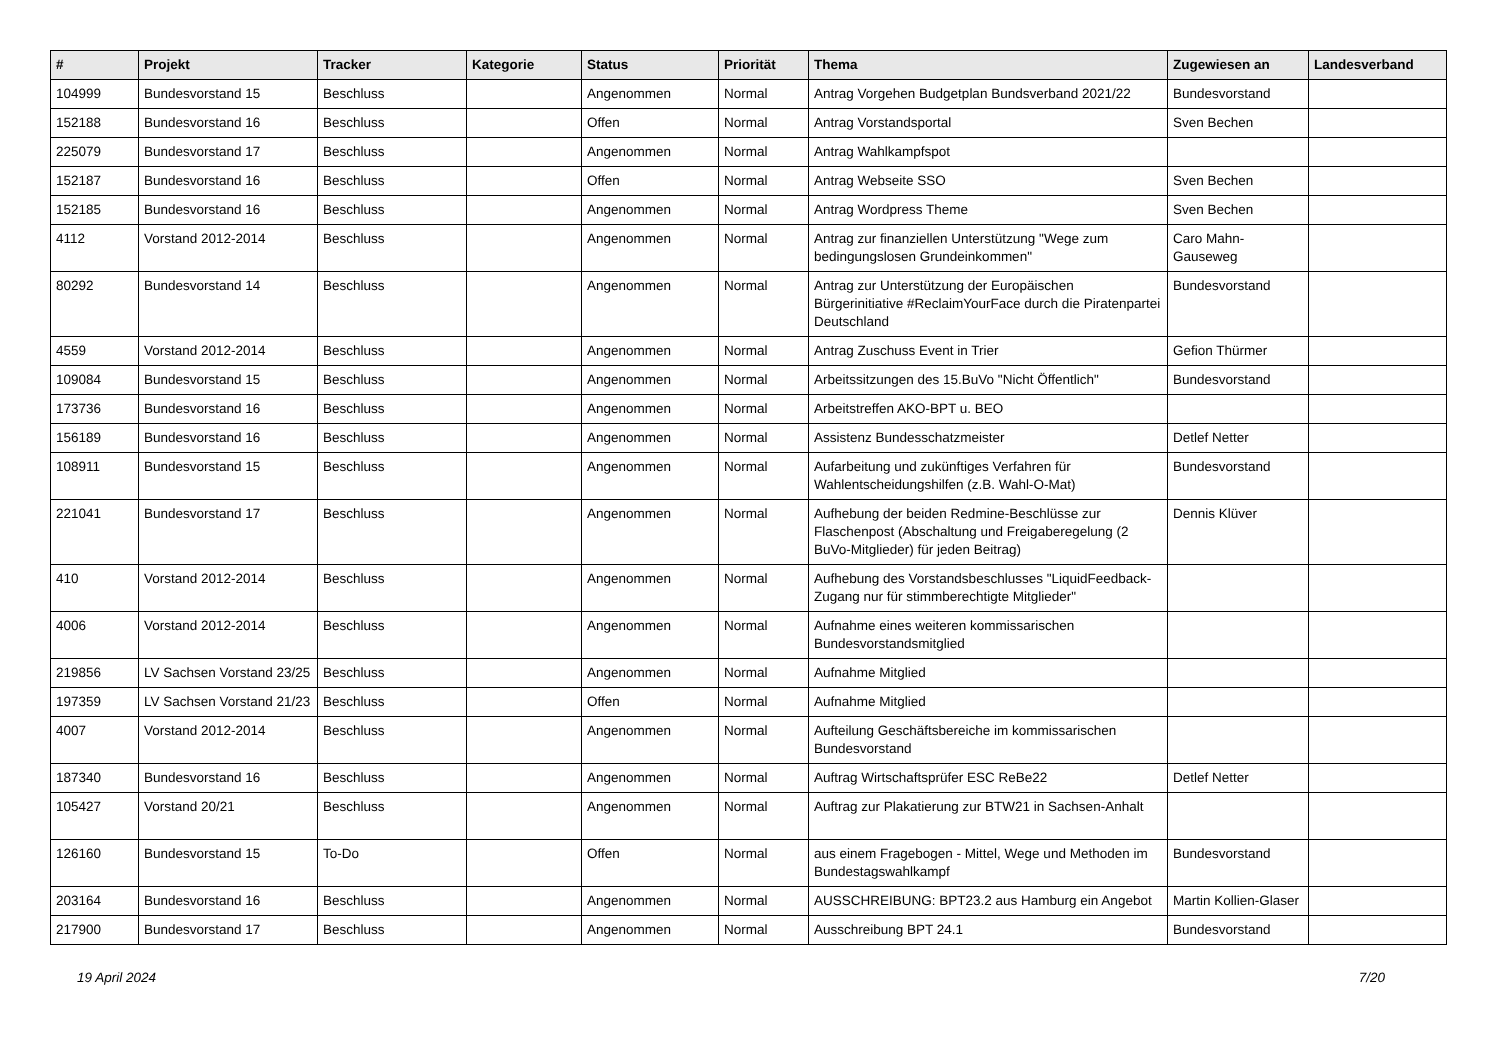| # | Projekt | Tracker | Kategorie | Status | Priorität | Thema | Zugewiesen an | Landesverband |
| --- | --- | --- | --- | --- | --- | --- | --- | --- |
| 104999 | Bundesvorstand 15 | Beschluss | | Angenommen | Normal | Antrag Vorgehen Budgetplan Bundsverband 2021/22 | Bundesvorstand | |
| 152188 | Bundesvorstand 16 | Beschluss | | Offen | Normal | Antrag Vorstandsportal | Sven Bechen | |
| 225079 | Bundesvorstand 17 | Beschluss | | Angenommen | Normal | Antrag Wahlkampfspot | | |
| 152187 | Bundesvorstand 16 | Beschluss | | Offen | Normal | Antrag Webseite SSO | Sven Bechen | |
| 152185 | Bundesvorstand 16 | Beschluss | | Angenommen | Normal | Antrag Wordpress Theme | Sven Bechen | |
| 4112 | Vorstand 2012-2014 | Beschluss | | Angenommen | Normal | Antrag zur finanziellen Unterstützung "Wege zum bedingungslosen Grundeinkommen" | Caro Mahn-Gauseweg | |
| 80292 | Bundesvorstand 14 | Beschluss | | Angenommen | Normal | Antrag zur Unterstützung der Europäischen Bürgerinitiative #ReclaimYourFace durch die Piratenpartei Deutschland | Bundesvorstand | |
| 4559 | Vorstand 2012-2014 | Beschluss | | Angenommen | Normal | Antrag Zuschuss Event in Trier | Gefion Thürmer | |
| 109084 | Bundesvorstand 15 | Beschluss | | Angenommen | Normal | Arbeitssitzungen des 15.BuVo "Nicht Öffentlich" | Bundesvorstand | |
| 173736 | Bundesvorstand 16 | Beschluss | | Angenommen | Normal | Arbeitstreffen AKO-BPT u. BEO | | |
| 156189 | Bundesvorstand 16 | Beschluss | | Angenommen | Normal | Assistenz Bundesschatzmeister | Detlef Netter | |
| 108911 | Bundesvorstand 15 | Beschluss | | Angenommen | Normal | Aufarbeitung und zukünftiges Verfahren für Wahlentscheidungshilfen (z.B. Wahl-O-Mat) | Bundesvorstand | |
| 221041 | Bundesvorstand 17 | Beschluss | | Angenommen | Normal | Aufhebung der beiden Redmine-Beschlüsse zur Flaschenpost (Abschaltung und Freigaberegelung (2 BuVo-Mitglieder) für jeden Beitrag) | Dennis Klüver | |
| 410 | Vorstand 2012-2014 | Beschluss | | Angenommen | Normal | Aufhebung des Vorstandsbeschlusses "LiquidFeedback-Zugang nur für stimmberechtigte Mitglieder" | | |
| 4006 | Vorstand 2012-2014 | Beschluss | | Angenommen | Normal | Aufnahme eines weiteren kommissarischen Bundesvorstandsmitglied | | |
| 219856 | LV Sachsen Vorstand 23/25 | Beschluss | | Angenommen | Normal | Aufnahme Mitglied | | |
| 197359 | LV Sachsen Vorstand 21/23 | Beschluss | | Offen | Normal | Aufnahme Mitglied | | |
| 4007 | Vorstand 2012-2014 | Beschluss | | Angenommen | Normal | Aufteilung Geschäftsbereiche im kommissarischen Bundesvorstand | | |
| 187340 | Bundesvorstand 16 | Beschluss | | Angenommen | Normal | Auftrag Wirtschaftsprüfer ESC ReBe22 | Detlef Netter | |
| 105427 | Vorstand 20/21 | Beschluss | | Angenommen | Normal | Auftrag zur Plakatierung zur BTW21 in Sachsen-Anhalt | | |
| 126160 | Bundesvorstand 15 | To-Do | | Offen | Normal | aus einem Fragebogen - Mittel, Wege und Methoden im Bundestagswahlkampf | Bundesvorstand | |
| 203164 | Bundesvorstand 16 | Beschluss | | Angenommen | Normal | AUSSCHREIBUNG: BPT23.2 aus Hamburg ein Angebot | Martin Kollien-Glaser | |
| 217900 | Bundesvorstand 17 | Beschluss | | Angenommen | Normal | Ausschreibung BPT 24.1 | Bundesvorstand | |
19 April 2024 7/20